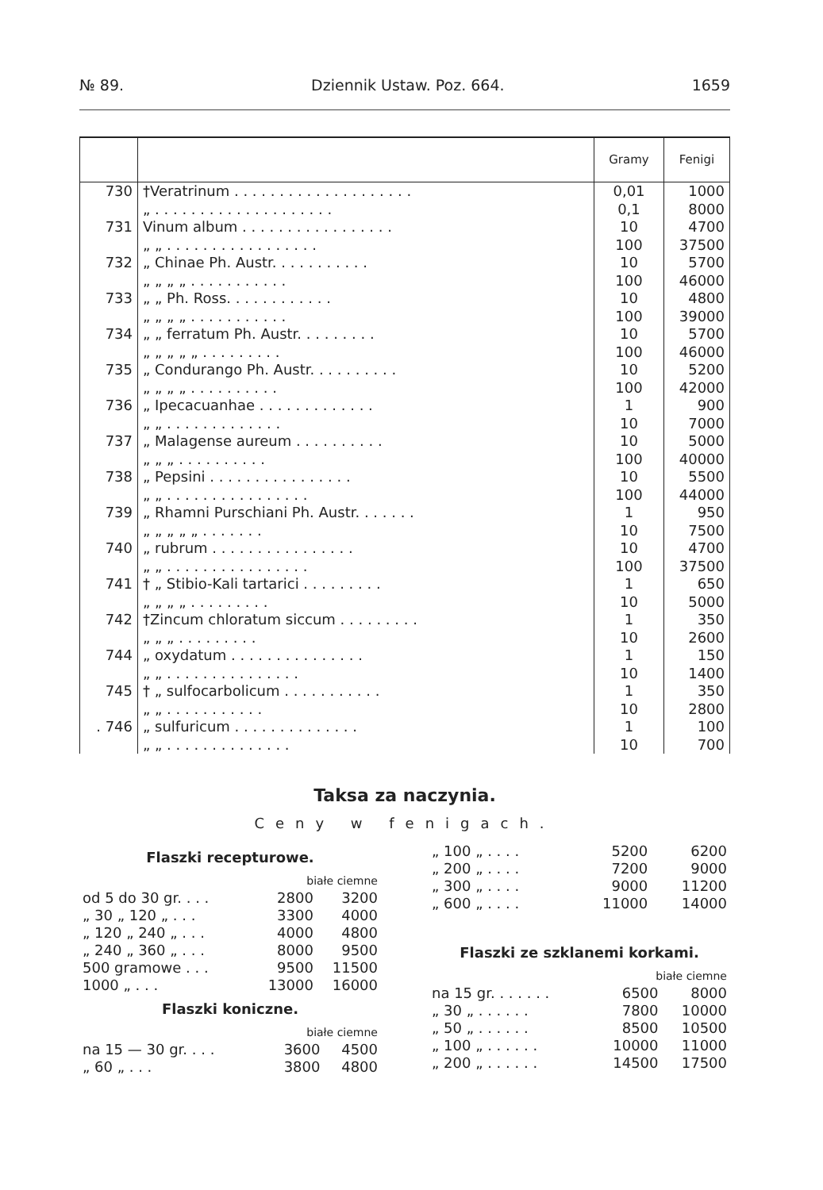№ 89. Dziennik Ustaw. Poz. 664. 1659
| | | Gramy | Fenigi |
| --- | --- | --- | --- |
| 730 | †Veratrinum . . . . . . . . . . . . . . . . . . . . | 0,01 | 1000 |
| | „ . . . . . . . . . . . . . . . . . . . . | 0,1 | 8000 |
| 731 | Vinum album . . . . . . . . . . . . . . . . . | 10 | 4700 |
| | „ „ . . . . . . . . . . . . . . . . . | 100 | 37500 |
| 732 | „ Chinae Ph. Austr. . . . . . . . . . . | 10 | 5700 |
| | „ „ „ „ . . . . . . . . . . . | 100 | 46000 |
| 733 | „ „ Ph. Ross. . . . . . . . . . . . | 10 | 4800 |
| | „ „ „ „ . . . . . . . . . . . | 100 | 39000 |
| 734 | „ „ ferratum Ph. Austr. . . . . . . . . | 10 | 5700 |
| | „ „ „ „ „ . . . . . . . . . | 100 | 46000 |
| 735 | „ Condurango Ph. Austr. . . . . . . . . . | 10 | 5200 |
| | „ „ „ „ . . . . . . . . . . | 100 | 42000 |
| 736 | „ Ipecacuanhae . . . . . . . . . . . . . | 1 | 900 |
| | „ „ . . . . . . . . . . . . . | 10 | 7000 |
| 737 | „ Malagense aureum . . . . . . . . . . | 10 | 5000 |
| | „ „ „ . . . . . . . . . . | 100 | 40000 |
| 738 | „ Pepsini . . . . . . . . . . . . . . . . | 10 | 5500 |
| | „ „ . . . . . . . . . . . . . . . . | 100 | 44000 |
| 739 | „ Rhamni Purschiani Ph. Austr. . . . . . . | 1 | 950 |
| | „ „ „ „ „ . . . . . . . | 10 | 7500 |
| 740 | „ rubrum . . . . . . . . . . . . . . . . | 10 | 4700 |
| | „ „ . . . . . . . . . . . . . . . . | 100 | 37500 |
| 741 | † „ Stibio-Kali tartarici . . . . . . . . . | 1 | 650 |
| | „ „ „ „ . . . . . . . . . | 10 | 5000 |
| 742 | †Zincum chloratum siccum . . . . . . . . . | 1 | 350 |
| | „ „ „ . . . . . . . . . | 10 | 2600 |
| 744 | „ oxydatum . . . . . . . . . . . . . . . | 1 | 150 |
| | „ „ . . . . . . . . . . . . . . . | 10 | 1400 |
| 745 | † „ sulfocarbolicum . . . . . . . . . . . | 1 | 350 |
| | „ „ . . . . . . . . . . . | 10 | 2800 |
| . 746 | „ sulfuricum . . . . . . . . . . . . . . | 1 | 100 |
| | „ „ . . . . . . . . . . . . . . | 10 | 700 |
Taksa za naczynia.
Ceny w fenigach.
Flaszki recepturowe.
| | | białe ciemne | |
| od 5 do 30 gr. . . . | | 2800 | 3200 |
| „ 30 „ 120 „ . . . | | 3300 | 4000 |
| „ 120 „ 240 „ . . . | | 4000 | 4800 |
| „ 240 „ 360 „ . . . | | 8000 | 9500 |
| 500 gramowe . . . | | 9500 | 11500 |
| 1000 „ . . . | | 13000 | 16000 |
Flaszki koniczne.
| | białe ciemne | |
| na 15 — 30 gr. . . . | 3600 | 4500 |
| „ 60 „ . . . | 3800 | 4800 |
| „ 100 „ . . . . | 5200 | 6200 |
| „ 200 „ . . . . | 7200 | 9000 |
| „ 300 „ . . . . | 9000 | 11200 |
| „ 600 „ . . . . | 11000 | 14000 |
Flaszki ze szklanemi korkami.
| | białe ciemne | |
| na 15 gr. . . . . . . | 6500 | 8000 |
| „ 30 „ . . . . . . | 7800 | 10000 |
| „ 50 „ . . . . . . | 8500 | 10500 |
| „ 100 „ . . . . . . | 10000 | 11000 |
| „ 200 „ . . . . . . | 14500 | 17500 |